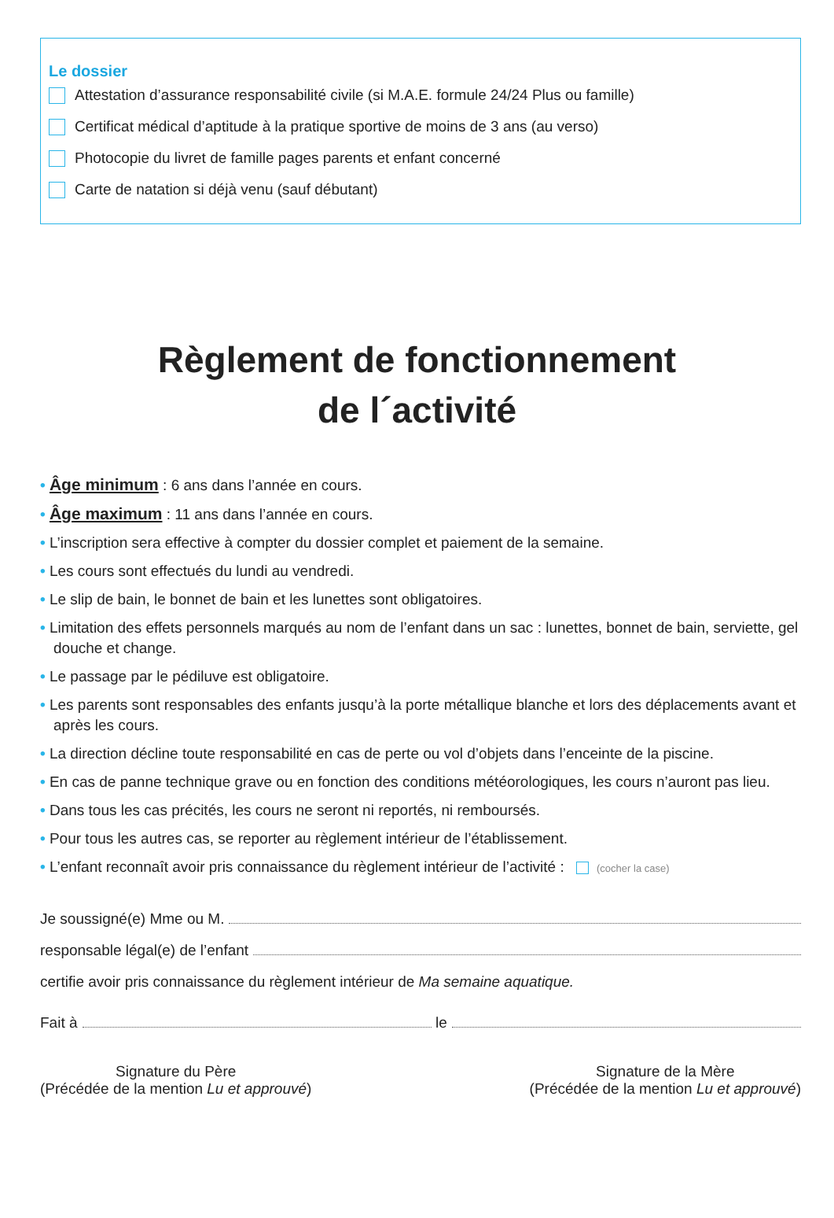Le dossier
Attestation d’assurance responsabilité civile (si M.A.E. formule 24/24 Plus ou famille)
Certificat médical d’aptitude à la pratique sportive de moins de 3 ans (au verso)
Photocopie du livret de famille pages parents et enfant concerné
Carte de natation si déjà venu (sauf débutant)
Règlement de fonctionnement
de l´activité
• Âge minimum : 6 ans dans l’année en cours.
• Âge maximum : 11 ans dans l’année en cours.
• L’inscription sera effective à compter du dossier complet et paiement de la semaine.
• Les cours sont effectués du lundi au vendredi.
• Le slip de bain, le bonnet de bain et les lunettes sont obligatoires.
• Limitation des effets personnels marqués au nom de l’enfant dans un sac : lunettes, bonnet de bain, serviette, gel douche et change.
• Le passage par le pédiluve est obligatoire.
• Les parents sont responsables des enfants jusqu’à la porte métallique blanche et lors des déplacements avant et après les cours.
• La direction décline toute responsabilité en cas de perte ou vol d’objets dans l’enceinte de la piscine.
• En cas de panne technique grave ou en fonction des conditions météorologiques, les cours n’auront pas lieu.
• Dans tous les cas précités, les cours ne seront ni reportés, ni remboursés.
• Pour tous les autres cas, se reporter au règlement intérieur de l’établissement.
• L’enfant reconnaît avoir pris connaissance du règlement intérieur de l’activité : (cocher la case)
Je soussigné(e) Mme ou M.
responsable légal(e) de l’enfant
certifie avoir pris connaissance du règlement intérieur de Ma semaine aquatique.
Fait à le
Signature du Père
(Précédée de la mention Lu et approuvé)
Signature de la Mère
(Précédée de la mention Lu et approuvé)